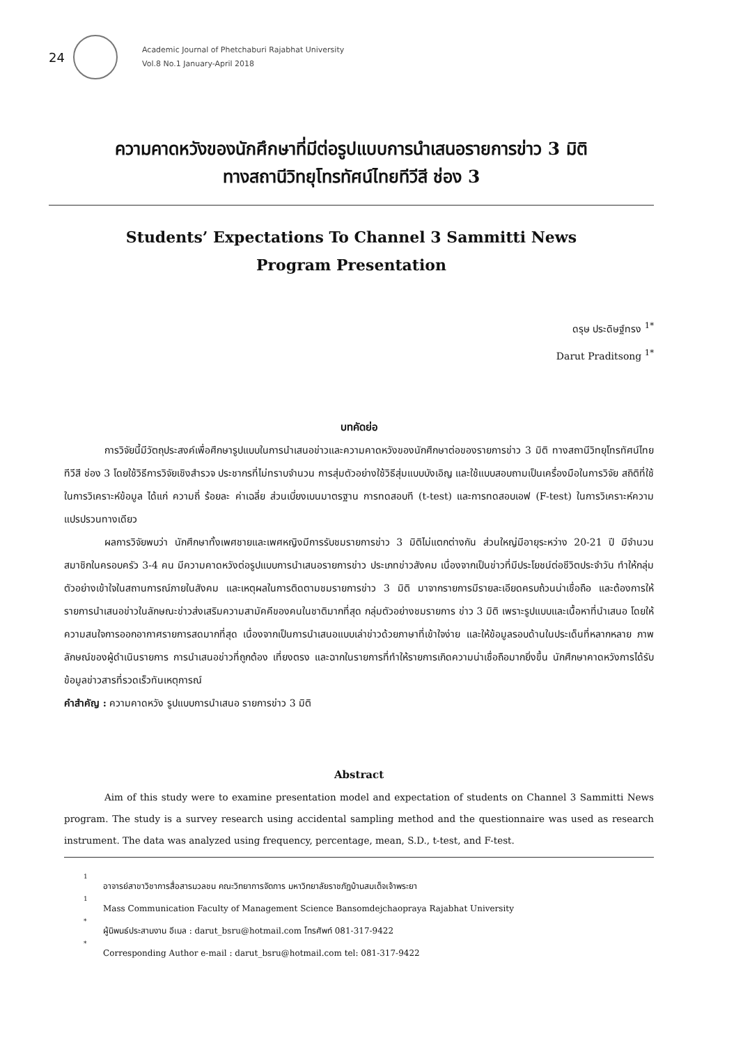24
Academic Journal of Phetchaburi Rajabhat University
Vol.8 No.1 January-April 2018
ความคาดหวังของนักศึกษาที่มีต่อรูปแบบการนำเสนอรายการข่าว 3 มิติ
ทางสถานีวิทยุโทรทัศน์ไทยทีวีสี ช่อง 3
Students’ Expectations To Channel 3 Sammitti News
Program Presentation
ดรุษ ประดิษฐ์ทรง <sup>1*</sup>
Darut Praditsong <sup>1*</sup>
บทคัดย่อ
การวิจัยนี้มีวัตถุประสงค์เพื่อศึกษารูปแบบในการนำเสนอข่าวและความคาดหวังของนักศึกษาต่อของรายการข่าว 3 มิติ ทางสถานีวิทยุโทรทัศน์ไทยทีวีสี ช่อง 3 โดยใช้วิธีการวิจัยเชิงสำรวจ ประชากรที่ไม่ทราบจำนวน การสุ่มตัวอย่างใช้วิธีสุ่มแบบบังเอิญ และใช้แบบสอบถามเป็นเครื่องมือในการวิจัย สถิติที่ใช้ในการวิเคราะห์ข้อมูล ได้แก่ ความถี่ ร้อยละ ค่าเฉลี่ย ส่วนเบี่ยงเบนมาตรฐาน การทดสอบที (t-test) และการทดสอบเอฟ (F-test) ในการวิเคราะห์ความแปรปรวนทางเดียว
ผลการวิจัยพบว่า นักศึกษาทั้งเพศชายและเพศหญิงมีการรับชมรายการข่าว 3 มิติไม่แตกต่างกัน ส่วนใหญ่มีอายุระหว่าง 20-21 ปี มีจำนวนสมาชิกในครอบครัว 3-4 คน มีความคาดหวังต่อรูปแบบการนำเสนอรายการข่าว ประเภทข่าวสังคม เนื่องจากเป็นข่าวที่มีประโยชน์ต่อชีวิตประจำวัน ทำให้กลุ่มตัวอย่างเข้าใจในสถานการณ์ภายในสังคม และเหตุผลในการติดตามชมรายการข่าว 3 มิติ มาจากรายการมีรายละเอียดครบถ้วนน่าเชื่อถือ และต้องการให้รายการนำเสนอข่าวในลักษณะข่าวส่งเสริมความสามัคคีของคนในชาติมากที่สุด กลุ่มตัวอย่างชมรายการ ข่าว 3 มิติ เพราะรูปแบบและเนื้อหาที่นำเสนอ โดยให้ความสนใจการออกอากาศรายการสดมากที่สุด เนื่องจากเป็นการนำเสนอแบบเล่าข่าวด้วยภาษาที่เข้าใจง่าย และให้ข้อมูลรอบด้านในประเด็นที่หลากหลาย ภาพลักษณ์ของผู้ดำเนินรายการ การนำเสนอข่าวที่ถูกต้อง เที่ยงตรง และฉากในรายการที่ทำให้รายการเกิดความน่าเชื่อถือมากยิ่งขึ้น นักศึกษาคาดหวังการได้รับข้อมูลข่าวสารที่รวดเร็วทันเหตุการณ์
คำสำคัญ : ความคาดหวัง รูปแบบการนำเสนอ รายการข่าว 3 มิติ
Abstract
Aim of this study were to examine presentation model and expectation of students on Channel 3 Sammitti News program. The study is a survey research using accidental sampling method and the questionnaire was used as research instrument. The data was analyzed using frequency, percentage, mean, S.D., t-test, and F-test.
<sup>1</sup> อาจารย์สาขาวิชาการสื่อสารมวลชน คณะวิทยาการจัดการ มหาวิทยาลัยราชภัฏบ้านสมเด็จเจ้าพระยา
<sup>1</sup> Mass Communication Faculty of Management Science Bansomdejchaopraya Rajabhat University
<sup>*</sup> ผู้นิพนธ์ประสานงาน อีเมล : darut_bsru@hotmail.com โทรศัพท์ 081-317-9422
<sup>*</sup> Corresponding Author e-mail : darut_bsru@hotmail.com tel: 081-317-9422